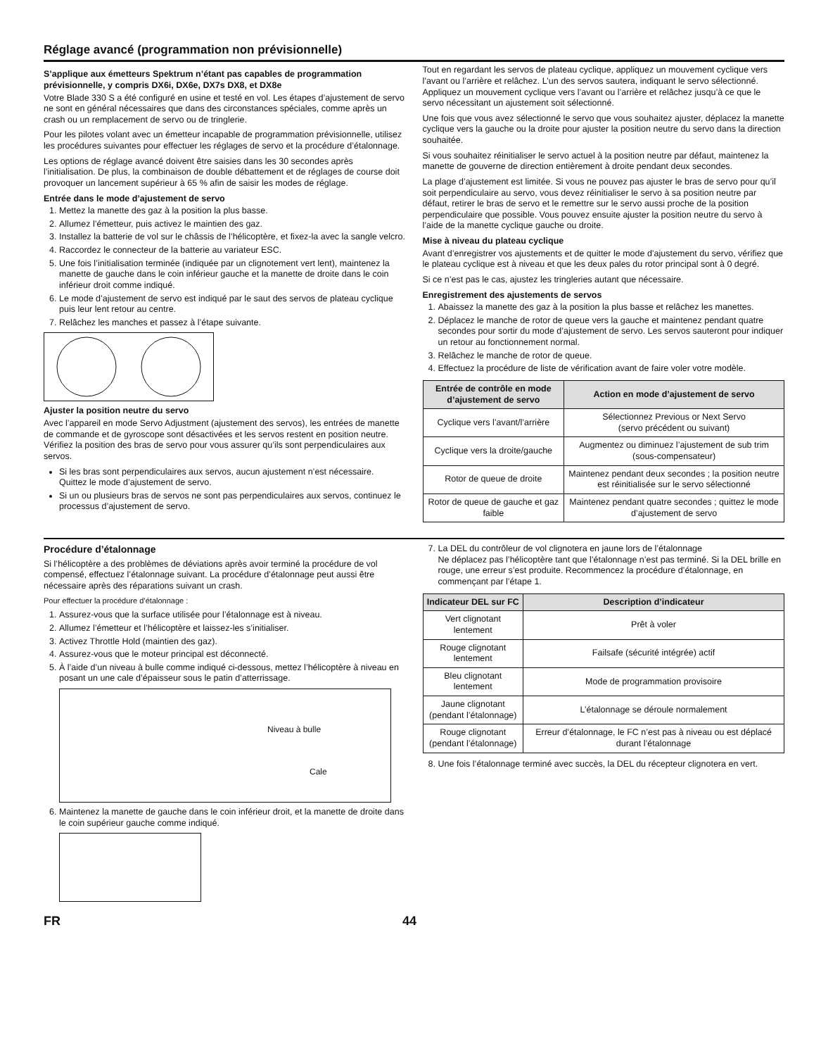Réglage avancé (programmation non prévisionnelle)
S’applique aux émetteurs Spektrum n’étant pas capables de programmation prévisionnelle, y compris DX6i, DX6e, DX7s DX8, et DX8e
Votre Blade 330 S a été configuré en usine et testé en vol. Les étapes d’ajustement de servo ne sont en général nécessaires que dans des circonstances spéciales, comme après un crash ou un remplacement de servo ou de tringlerie.
Pour les pilotes volant avec un émetteur incapable de programmation prévisionnelle, utilisez les procédures suivantes pour effectuer les réglages de servo et la procédure d’étalonnage.
Les options de réglage avancé doivent être saisies dans les 30 secondes après l’initialisation. De plus, la combinaison de double débattement et de réglages de course doit provoquer un lancement supérieur à 65 % afin de saisir les modes de réglage.
Entrée dans le mode d’ajustement de servo
1. Mettez la manette des gaz à la position la plus basse.
2. Allumez l’émetteur, puis activez le maintien des gaz.
3. Installez la batterie de vol sur le châssis de l’hélicoptère, et fixez-la avec la sangle velcro.
4. Raccordez le connecteur de la batterie au variateur ESC.
5. Une fois l’initialisation terminée (indiquée par un clignotement vert lent), maintenez la manette de gauche dans le coin inférieur gauche et la manette de droite dans le coin inférieur droit comme indiqué.
6. Le mode d’ajustement de servo est indiqué par le saut des servos de plateau cyclique puis leur lent retour au centre.
7. Relâchez les manches et passez à l’étape suivante.
Ajuster la position neutre du servo
Avec l’appareil en mode Servo Adjustment (ajustement des servos), les entrées de manette de commande et de gyroscope sont désactivées et les servos restent en position neutre. Vérifiez la position des bras de servo pour vous assurer qu’ils sont perpendiculaires aux servos.
Si les bras sont perpendiculaires aux servos, aucun ajustement n’est nécessaire.
Quittez le mode d’ajustement de servo.
Si un ou plusieurs bras de servos ne sont pas perpendiculaires aux servos, continuez le processus d’ajustement de servo.
Tout en regardant les servos de plateau cyclique, appliquez un mouvement cyclique vers l’avant ou l’arrière et relâchez. L’un des servos sautera, indiquant le servo sélectionné. Appliquez un mouvement cyclique vers l’avant ou l’arrière et relâchez jusqu’à ce que le servo nécessitant un ajustement soit sélectionné.
Une fois que vous avez sélectionné le servo que vous souhaitez ajuster, déplacez la manette cyclique vers la gauche ou la droite pour ajuster la position neutre du servo dans la direction souhaitée.
Si vous souhaitez réinitialiser le servo actuel à la position neutre par défaut, maintenez la manette de gouverne de direction entièrement à droite pendant deux secondes.
La plage d’ajustement est limitée. Si vous ne pouvez pas ajuster le bras de servo pour qu’il soit perpendiculaire au servo, vous devez réinitialiser le servo à sa position neutre par défaut, retirer le bras de servo et le remettre sur le servo aussi proche de la position perpendiculaire que possible. Vous pouvez ensuite ajuster la position neutre du servo à l’aide de la manette cyclique gauche ou droite.
Mise à niveau du plateau cyclique
Avant d’enregistrer vos ajustements et de quitter le mode d’ajustement du servo, vérifiez que le plateau cyclique est à niveau et que les deux pales du rotor principal sont à 0 degré.
Si ce n’est pas le cas, ajustez les tringleries autant que nécessaire.
Enregistrement des ajustements de servos
1. Abaissez la manette des gaz à la position la plus basse et relâchez les manettes.
2. Déplacez le manche de rotor de queue vers la gauche et maintenez pendant quatre secondes pour sortir du mode d’ajustement de servo. Les servos sauteront pour indiquer un retour au fonctionnement normal.
3. Relâchez le manche de rotor de queue.
4. Effectuez la procédure de liste de vérification avant de faire voler votre modèle.
| Entrée de contrôle en mode d’ajustement de servo | Action en mode d’ajustement de servo |
| --- | --- |
| Cyclique vers l’avant/l’arrière | Sélectionnez Previous or Next Servo (servo précédent ou suivant) |
| Cyclique vers la droite/gauche | Augmentez ou diminuez l’ajustement de sub trim (sous-compensateur) |
| Rotor de queue de droite | Maintenez pendant deux secondes ; la position neutre est réinitialisée sur le servo sélectionné |
| Rotor de queue de gauche et gaz faible | Maintenez pendant quatre secondes ; quittez le mode d’ajustement de servo |
Procédure d’étalonnage
Si l’hélicoptère a des problèmes de déviations après avoir terminé la procédure de vol compensé, effectuez l’étalonnage suivant. La procédure d’étalonnage peut aussi être nécessaire après des réparations suivant un crash.
Pour effectuer la procédure d’étalonnage :
1. Assurez-vous que la surface utilisée pour l’étalonnage est à niveau.
2. Allumez l’émetteur et l’hélicoptère et laissez-les s’initialiser.
3. Activez Throttle Hold (maintien des gaz).
4. Assurez-vous que le moteur principal est déconnecté.
5. À l’aide d’un niveau à bulle comme indiqué ci-dessous, mettez l’hélicoptère à niveau en posant un une cale d’épaisseur sous le patin d’atterrissage.
Niveau à bulle
Cale
6. Maintenez la manette de gauche dans le coin inférieur droit, et la manette de droite dans le coin supérieur gauche comme indiqué.
7. La DEL du contrôleur de vol clignotera en jaune lors de l’étalonnage
Ne déplacez pas l’hélicoptère tant que l’étalonnage n’est pas terminé. Si la DEL brille en rouge, une erreur s’est produite. Recommencez la procédure d’étalonnage, en commençant par l’étape 1.
| Indicateur DEL sur FC | Description d’indicateur |
| --- | --- |
| Vert clignotant lentement | Prêt à voler |
| Rouge clignotant lentement | Failsafe (sécurité intégrée) actif |
| Bleu clignotant lentement | Mode de programmation provisoire |
| Jaune clignotant (pendant l’étalonnage) | L’étalonnage se déroule normalement |
| Rouge clignotant (pendant l’étalonnage) | Erreur d’étalonnage, le FC n’est pas à niveau ou est déplacé durant l’étalonnage |
8. Une fois l’étalonnage terminé avec succès, la DEL du récepteur clignotera en vert.
FR 44